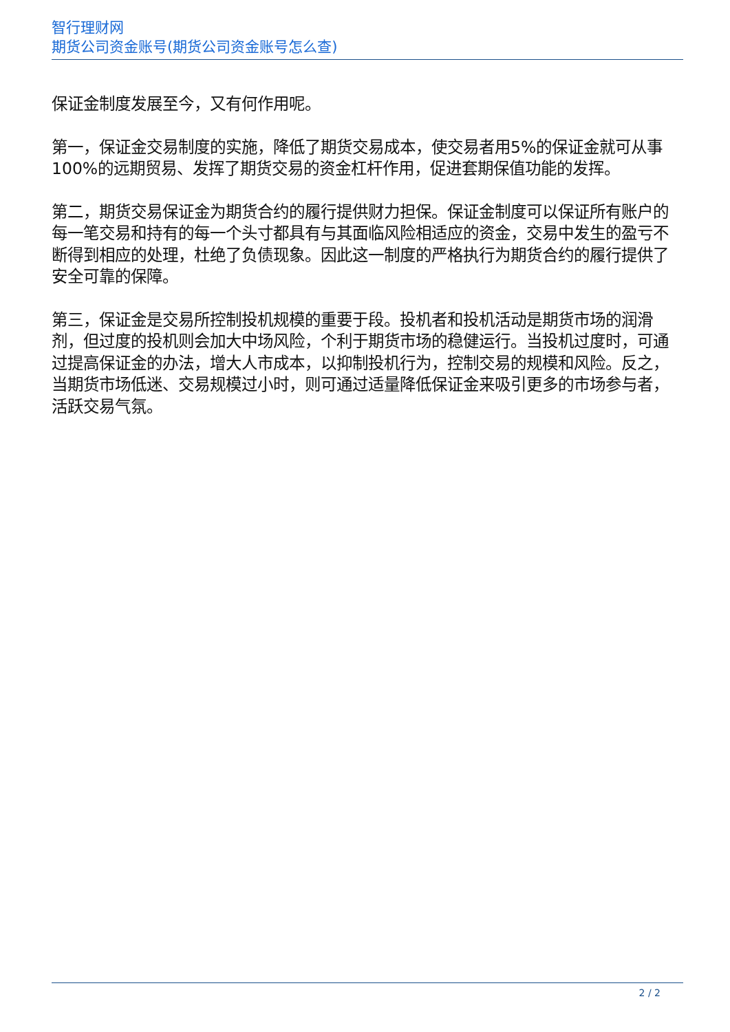智行理财网
期货公司资金账号(期货公司资金账号怎么查)
保证金制度发展至今，又有何作用呢。
第一，保证金交易制度的实施，降低了期货交易成本，使交易者用5%的保证金就可从事100%的远期贸易、发挥了期货交易的资金杠杆作用，促进套期保值功能的发挥。
第二，期货交易保证金为期货合约的履行提供财力担保。保证金制度可以保证所有账户的每一笔交易和持有的每一个头寸都具有与其面临风险相适应的资金，交易中发生的盈亏不断得到相应的处理，杜绝了负债现象。因此这一制度的严格执行为期货合约的履行提供了安全可靠的保障。
第三，保证金是交易所控制投机规模的重要于段。投机者和投机活动是期货市场的润滑剂，但过度的投机则会加大中场风险，个利于期货市场的稳健运行。当投机过度时，可通过提高保证金的办法，增大人市成本，以抑制投机行为，控制交易的规模和风险。反之，当期货市场低迷、交易规模过小时，则可通过适量降低保证金来吸引更多的市场参与者，活跃交易气氛。
2 / 2